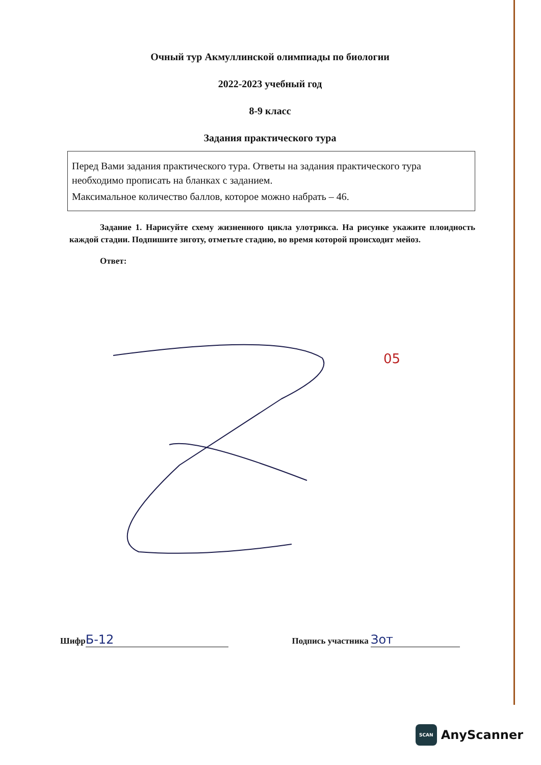Очный тур Акмуллинской олимпиады по биологии
2022-2023 учебный год
8-9 класс
Задания практического тура
Перед Вами задания практического тура. Ответы на задания практического тура необходимо прописать на бланках с заданием.
Максимальное количество баллов, которое можно набрать – 46.
Задание 1. Нарисуйте схему жизненного цикла улотрикса. На рисунке укажите плоидность каждой стадии. Подпишите зиготу, отметьте стадию, во время которой происходит мейоз.
Ответ:
05
Шифр Б-12 Подпись участника Зот
SCAN
AnyScanner